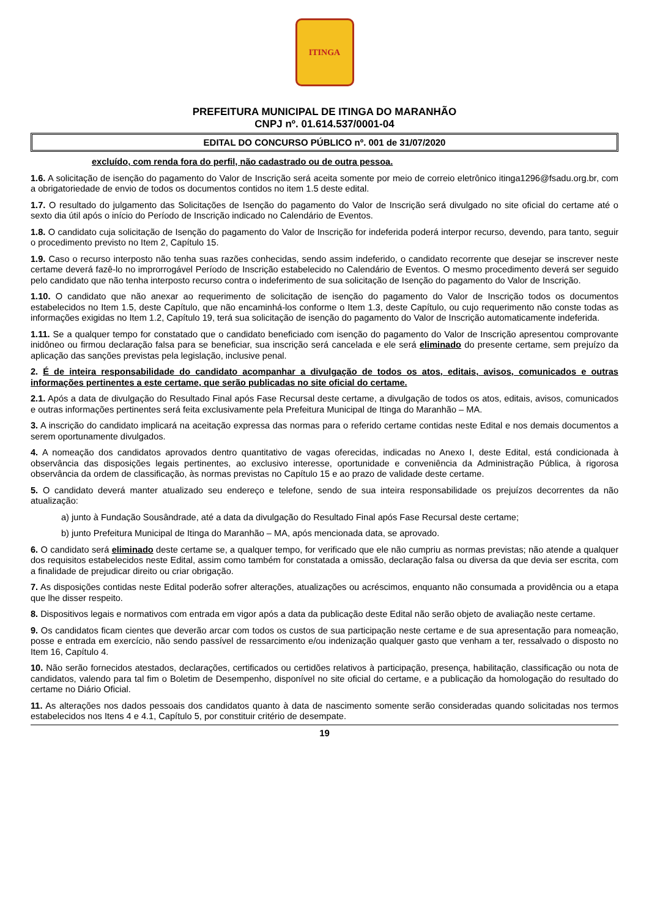ITINGA
PREFEITURA MUNICIPAL DE ITINGA DO MARANHÃO
CNPJ nº. 01.614.537/0001-04
EDITAL DO CONCURSO PÚBLICO nº. 001 de 31/07/2020
excluído, com renda fora do perfil, não cadastrado ou de outra pessoa.
1.6. A solicitação de isenção do pagamento do Valor de Inscrição será aceita somente por meio de correio eletrônico itinga1296@fsadu.org.br, com a obrigatoriedade de envio de todos os documentos contidos no item 1.5 deste edital.
1.7. O resultado do julgamento das Solicitações de Isenção do pagamento do Valor de Inscrição será divulgado no site oficial do certame até o sexto dia útil após o início do Período de Inscrição indicado no Calendário de Eventos.
1.8. O candidato cuja solicitação de Isenção do pagamento do Valor de Inscrição for indeferida poderá interpor recurso, devendo, para tanto, seguir o procedimento previsto no Item 2, Capítulo 15.
1.9. Caso o recurso interposto não tenha suas razões conhecidas, sendo assim indeferido, o candidato recorrente que desejar se inscrever neste certame deverá fazê-lo no improrrogável Período de Inscrição estabelecido no Calendário de Eventos. O mesmo procedimento deverá ser seguido pelo candidato que não tenha interposto recurso contra o indeferimento de sua solicitação de Isenção do pagamento do Valor de Inscrição.
1.10. O candidato que não anexar ao requerimento de solicitação de isenção do pagamento do Valor de Inscrição todos os documentos estabelecidos no Item 1.5, deste Capítulo, que não encaminhá-los conforme o Item 1.3, deste Capítulo, ou cujo requerimento não conste todas as informações exigidas no Item 1.2, Capítulo 19, terá sua solicitação de isenção do pagamento do Valor de Inscrição automaticamente indeferida.
1.11. Se a qualquer tempo for constatado que o candidato beneficiado com isenção do pagamento do Valor de Inscrição apresentou comprovante inidôneo ou firmou declaração falsa para se beneficiar, sua inscrição será cancelada e ele será eliminado do presente certame, sem prejuízo da aplicação das sanções previstas pela legislação, inclusive penal.
2. É de inteira responsabilidade do candidato acompanhar a divulgação de todos os atos, editais, avisos, comunicados e outras informações pertinentes a este certame, que serão publicadas no site oficial do certame.
2.1. Após a data de divulgação do Resultado Final após Fase Recursal deste certame, a divulgação de todos os atos, editais, avisos, comunicados e outras informações pertinentes será feita exclusivamente pela Prefeitura Municipal de Itinga do Maranhão – MA.
3. A inscrição do candidato implicará na aceitação expressa das normas para o referido certame contidas neste Edital e nos demais documentos a serem oportunamente divulgados.
4. A nomeação dos candidatos aprovados dentro quantitativo de vagas oferecidas, indicadas no Anexo I, deste Edital, está condicionada à observância das disposições legais pertinentes, ao exclusivo interesse, oportunidade e conveniência da Administração Pública, à rigorosa observância da ordem de classificação, às normas previstas no Capítulo 15 e ao prazo de validade deste certame.
5. O candidato deverá manter atualizado seu endereço e telefone, sendo de sua inteira responsabilidade os prejuízos decorrentes da não atualização:
a) junto à Fundação Sousândrade, até a data da divulgação do Resultado Final após Fase Recursal deste certame;
b) junto Prefeitura Municipal de Itinga do Maranhão – MA, após mencionada data, se aprovado.
6. O candidato será eliminado deste certame se, a qualquer tempo, for verificado que ele não cumpriu as normas previstas; não atende a qualquer dos requisitos estabelecidos neste Edital, assim como também for constatada a omissão, declaração falsa ou diversa da que devia ser escrita, com a finalidade de prejudicar direito ou criar obrigação.
7. As disposições contidas neste Edital poderão sofrer alterações, atualizações ou acréscimos, enquanto não consumada a providência ou a etapa que lhe disser respeito.
8. Dispositivos legais e normativos com entrada em vigor após a data da publicação deste Edital não serão objeto de avaliação neste certame.
9. Os candidatos ficam cientes que deverão arcar com todos os custos de sua participação neste certame e de sua apresentação para nomeação, posse e entrada em exercício, não sendo passível de ressarcimento e/ou indenização qualquer gasto que venham a ter, ressalvado o disposto no Item 16, Capítulo 4.
10. Não serão fornecidos atestados, declarações, certificados ou certidões relativos à participação, presença, habilitação, classificação ou nota de candidatos, valendo para tal fim o Boletim de Desempenho, disponível no site oficial do certame, e a publicação da homologação do resultado do certame no Diário Oficial.
11. As alterações nos dados pessoais dos candidatos quanto à data de nascimento somente serão consideradas quando solicitadas nos termos estabelecidos nos Itens 4 e 4.1, Capítulo 5, por constituir critério de desempate.
19